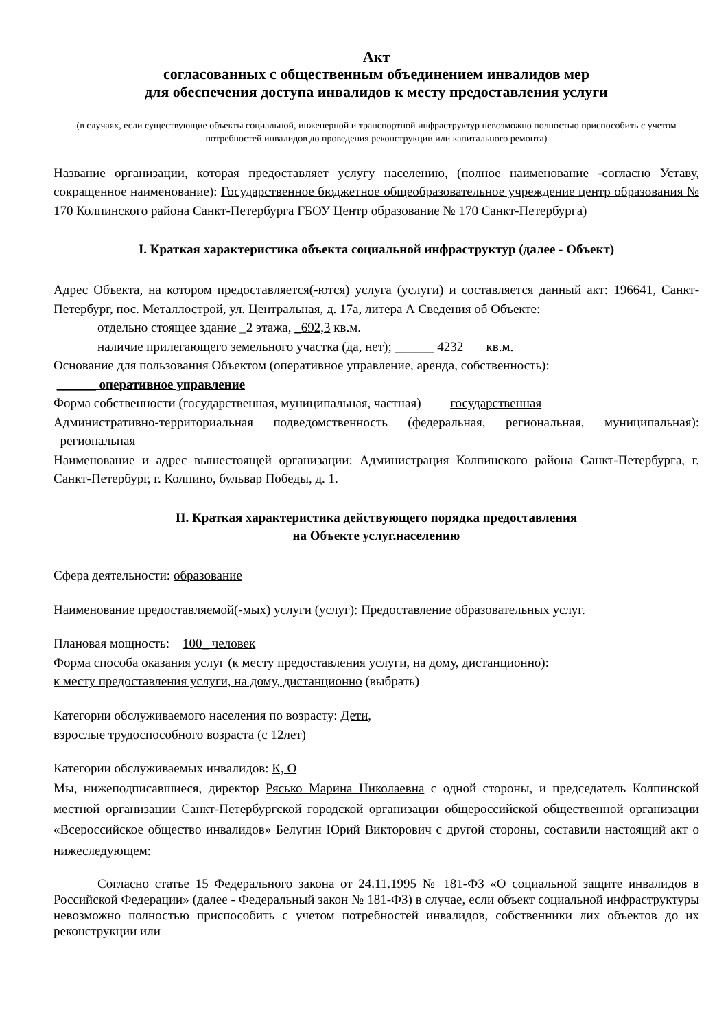Акт
согласованных с общественным объединением инвалидов мер
для обеспечения доступа инвалидов к месту предоставления услуги
(в случаях, если существующие объекты социальной, инженерной и транспортной инфраструктур невозможно полностью приспособить с учетом потребностей инвалидов до проведения реконструкции или капитального ремонта)
Название организации, которая предоставляет услугу населению, (полное наименование -согласно Уставу, сокращенное наименование): Государственное бюджетное общеобразовательное учреждение центр образования № 170 Колпинского района Санкт-Петербурга ГБОУ Центр образование № 170 Санкт-Петербурга)
I. Краткая характеристика объекта социальной инфраструктур (далее - Объект)
Адрес Объекта, на котором предоставляется(-ются) услуга (услуги) и составляется данный акт: 196641, Санкт-Петербург, пос. Металлострой, ул. Центральная, д. 17а, литера А Сведения об Объекте:
отдельно стоящее здание _2 этажа, _692,3 кв.м.
наличие прилегающего земельного участка (да, нет); ______ 4232 кв.м.
Основание для пользования Объектом (оперативное управление, аренда, собственность):
______ оперативное управление
Форма собственности (государственная, муниципальная, частная) государственная
Административно-территориальная подведомственность (федеральная, региональная, муниципальная): региональная
Наименование и адрес вышестоящей организации: Администрация Колпинского района Санкт-Петербурга, г. Санкт-Петербург, г. Колпино, бульвар Победы, д. 1.
II. Краткая характеристика действующего порядка предоставления
на Объекте услуг.населению
Сфера деятельности: образование
Наименование предоставляемой(-мых) услуги (услуг): Предоставление образовательных услуг.
Плановая мощность: 100_ человек
Форма способа оказания услуг (к месту предоставления услуги, на дому, дистанционно):
к месту предоставления услуги, на дому, дистанционно (выбрать)
Категории обслуживаемого населения по возрасту: Дети,
взрослые трудоспособного возраста (с 12лет)
Категории обслуживаемых инвалидов: К, О
Мы, нижеподписавшиеся, директор Рясько Марина Николаевна с одной стороны, и председатель Колпинской местной организации Санкт-Петербургской городской организации общероссийской общественной организации «Всероссийское общество инвалидов» Белугин Юрий Викторович с другой стороны, составили настоящий акт о нижеследующем:
Согласно статье 15 Федерального закона от 24.11.1995 № 181-ФЗ «О социальной защите инвалидов в Российской Федерации» (далее - Федеральный закон № 181-ФЗ) в случае, если объект социальной инфраструктуры невозможно полностью приспособить с учетом потребностей инвалидов, собственники лих объектов до их реконструкции или